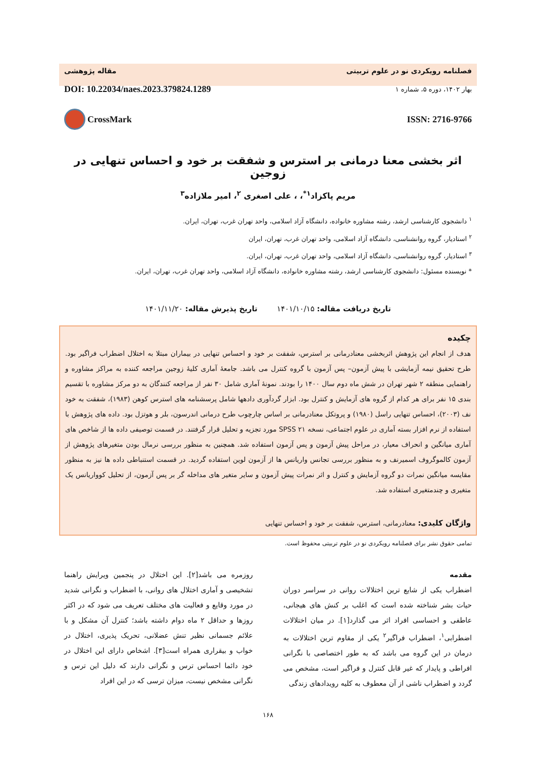فصلنامه رویکردی نو در علوم تربیتی مقاله پژوهشی
بهار ۱۴۰۲، دوره ۵، شماره ۱ DOI: 10.22034/naes.2023.379824.1289
ISSN: 2716-9766 CrossMark
اثر بخشی معنا درمانی بر استرس و شفقت بر خود و احساس تنهایی در زوجین
مریم پاکزاد<sup>۱*</sup>، ، علی اصغری <sup>۲</sup>، امیر ملازاده<sup>۳</sup>
<sup>۱</sup> دانشجوی کارشناسی ارشد، رشته مشاوره خانواده، دانشگاه آزاد اسلامی، واحد تهران غرب، تهران، ایران.
<sup>۲</sup> استادیار، گروه روانشناسی، دانشگاه آزاد اسلامی، واحد تهران غرب، تهران، ایران
<sup>۳</sup> استادیار، گروه روانشناسی، دانشگاه آزاد اسلامی، واحد تهران غرب، تهران، ایران.
* نویسنده مسئول: دانشجوی کارشناسی ارشد، رشته مشاوره خانواده، دانشگاه آزاد اسلامی، واحد تهران غرب، تهران، ایران.
تاریخ دریافت مقاله: ۱۴۰۱/۱۰/۱۵ تاریخ پذیرش مقاله: ۱۴۰۱/۱۱/۲۰
چکیده
هدف از انجام این پژوهش اثربخشی معنادرمانی بر استرس، شفقت بر خود و احساس تنهایی در بیماران مبتلا به اختلال اضطراب فراگیر بود. طرح تحقیق نیمه آزمایشی با پیش آزمون– پس آزمون با گروه کنترل می باشد. جامعهٔ آماری کلیهٔ زوجین مراجعه کننده به مراکز مشاوره و راهنمایی منطقه ۲ شهر تهران در شش ماه دوم سال ۱۴۰۰ را بودند. نمونهٔ آماری شامل ۳۰ نفر از مراجعه کنندگان به دو مرکز مشاوره با تقسیم بندی ۱۵ نفر برای هر کدام از گروه های آزمایش و کنترل بود. ابزار گردآوری دادهها شامل پرسشنامه های استرس کوهن (۱۹۸۳)، شفقت به خود نف (۲۰۰۳)، احساس تنهایی راسل (۱۹۸۰) و پروتکل معنادرمانی بر اساس چارچوب طرح درمانی اندرسون، بلر و هوتزل بود. داده های پژوهش با استفاده از نرم افزار بسته آماری در علوم اجتماعی، نسخه ۲۱ SPSS مورد تجزیه و تحلیل قرار گرفتند. در قسمت توصیفی داده ها از شاخص های آماری میانگین و انحراف معیار، در مراحل پیش آزمون و پس آزمون استفاده شد. همچنین به منظور بررسی نرمال بودن متغیرهای پژوهش از آزمون کالموگروف اسمیرنف و به منظور بررسی تجانس واریانس ها از آزمون لوین استفاده گردید. در قسمت استنباطی داده ها نیز به منظور مقایسه میانگین نمرات دو گروه آزمایش و کنترل و اثر نمرات پیش آزمون و سایر متغیر های مداخله گر بر پس آزمون، از تحلیل کوواریانس یک متغیری و چندمتغیری استفاده شد.
واژگان کلیدی: معنادرمانی، استرس، شفقت بر خود و احساس تنهایی
تمامی حقوق نشر برای فصلنامه رویکردی نو در علوم تربیتی محفوظ است.
مقدمه
اضطراب یکی از شایع ترین اختلالات روانی در سراسر دوران حیات بشر شناخته شده است که اغلب بر کنش های هیجانی، عاطفی و احساسی افراد اثر می گذارد[۱]. در میان اختلالات اضطرابی<sup>۱</sup>، اضطراب فراگیر<sup>۲</sup> یکی از مقاوم ترین اختلالات به درمان در این گروه می باشد که به طور اختصاصی با نگرانی افراطی و پایدار که غیر قابل کنترل و فراگیر است، مشخص می گردد و اضطراب ناشی از آن معطوف به کلیه رویدادهای زندگی
روزمره می باشد[۲]. این اختلال در پنجمین ویرایش راهنما تشخیصی و آماری اختلال های روانی، با اضطراب و نگرانی شدید در مورد وقایع و فعالیت های مختلف تعریف می شود که در اکثر روزها و حداقل ۲ ماه دوام داشته باشد؛ کنترل آن مشکل و با علائم جسمانی نظیر تنش عضلانی، تحریک پذیری، اختلال در خواب و بیقراری همراه است[۳]. اشخاص دارای این اختلال در خود دائما احساس ترس و نگرانی دارند که دلیل این ترس و نگرانی مشخص نیست، میزان ترسی که در این افراد
۱۶۸